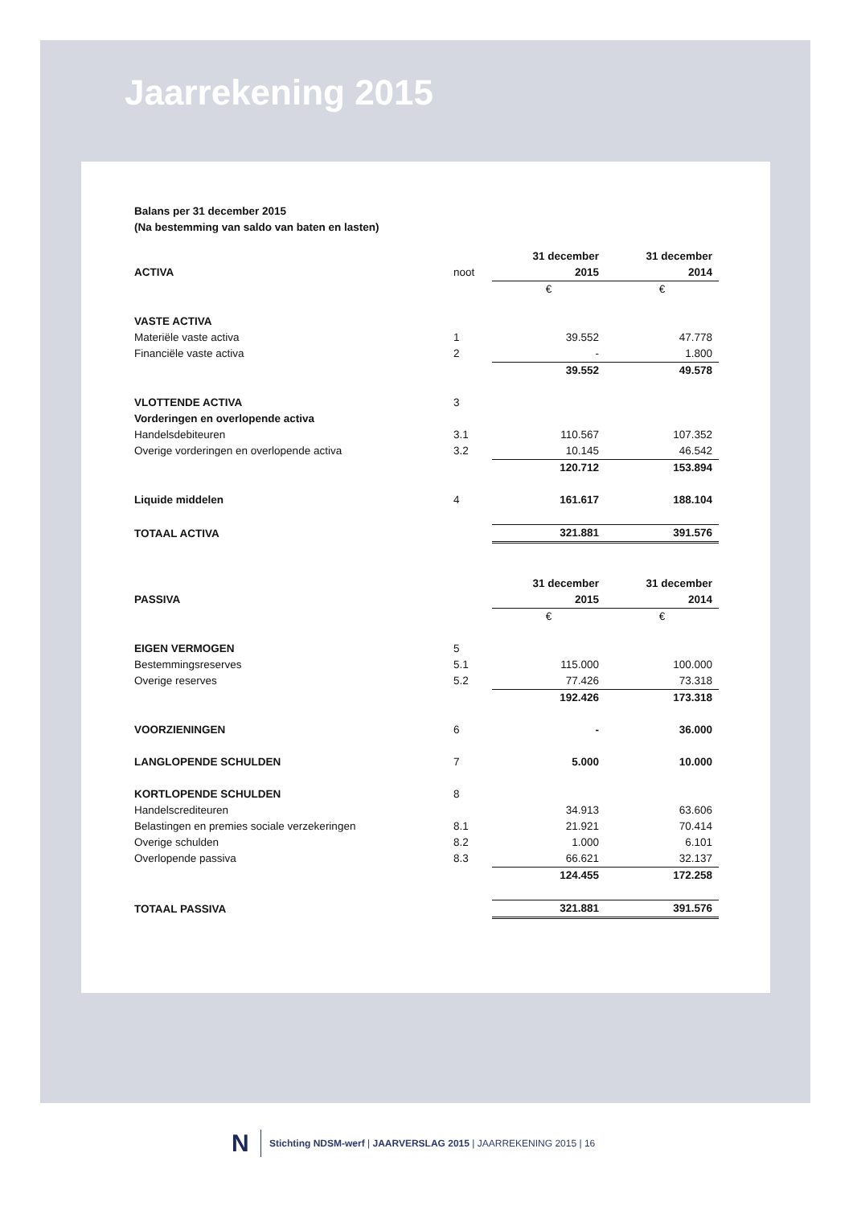Jaarrekening 2015
Balans per 31 december 2015
(Na bestemming van saldo van baten en lasten)
| | | 31 december | 31 december |
| ACTIVA | noot | 2015 | 2014 |
| | | € | € |
| VASTE ACTIVA | | | |
| Materiële vaste activa | 1 | 39.552 | 47.778 |
| Financiële vaste activa | 2 | - | 1.800 |
| | | 39.552 | 49.578 |
| VLOTTENDE ACTIVA | 3 | | |
| Vorderingen en overlopende activa | | | |
| Handelsdebiteuren | 3.1 | 110.567 | 107.352 |
| Overige vorderingen en overlopende activa | 3.2 | 10.145 | 46.542 |
| | | 120.712 | 153.894 |
| Liquide middelen | 4 | 161.617 | 188.104 |
| TOTAAL ACTIVA | | 321.881 | 391.576 |
| | | 31 december | 31 december |
| PASSIVA | | 2015 | 2014 |
| | | € | € |
| EIGEN VERMOGEN | 5 | | |
| Bestemmingsreserves | 5.1 | 115.000 | 100.000 |
| Overige reserves | 5.2 | 77.426 | 73.318 |
| | | 192.426 | 173.318 |
| VOORZIENINGEN | 6 | - | 36.000 |
| LANGLOPENDE SCHULDEN | 7 | 5.000 | 10.000 |
| KORTLOPENDE SCHULDEN | 8 | | |
| Handelscrediteuren | | 34.913 | 63.606 |
| Belastingen en premies sociale verzekeringen | 8.1 | 21.921 | 70.414 |
| Overige schulden | 8.2 | 1.000 | 6.101 |
| Overlopende passiva | 8.3 | 66.621 | 32.137 |
| | | 124.455 | 172.258 |
| TOTAAL PASSIVA | | 321.881 | 391.576 |
N
Stichting NDSM-werf | JAARVERSLAG 2015 | JAARREKENING 2015 | 16